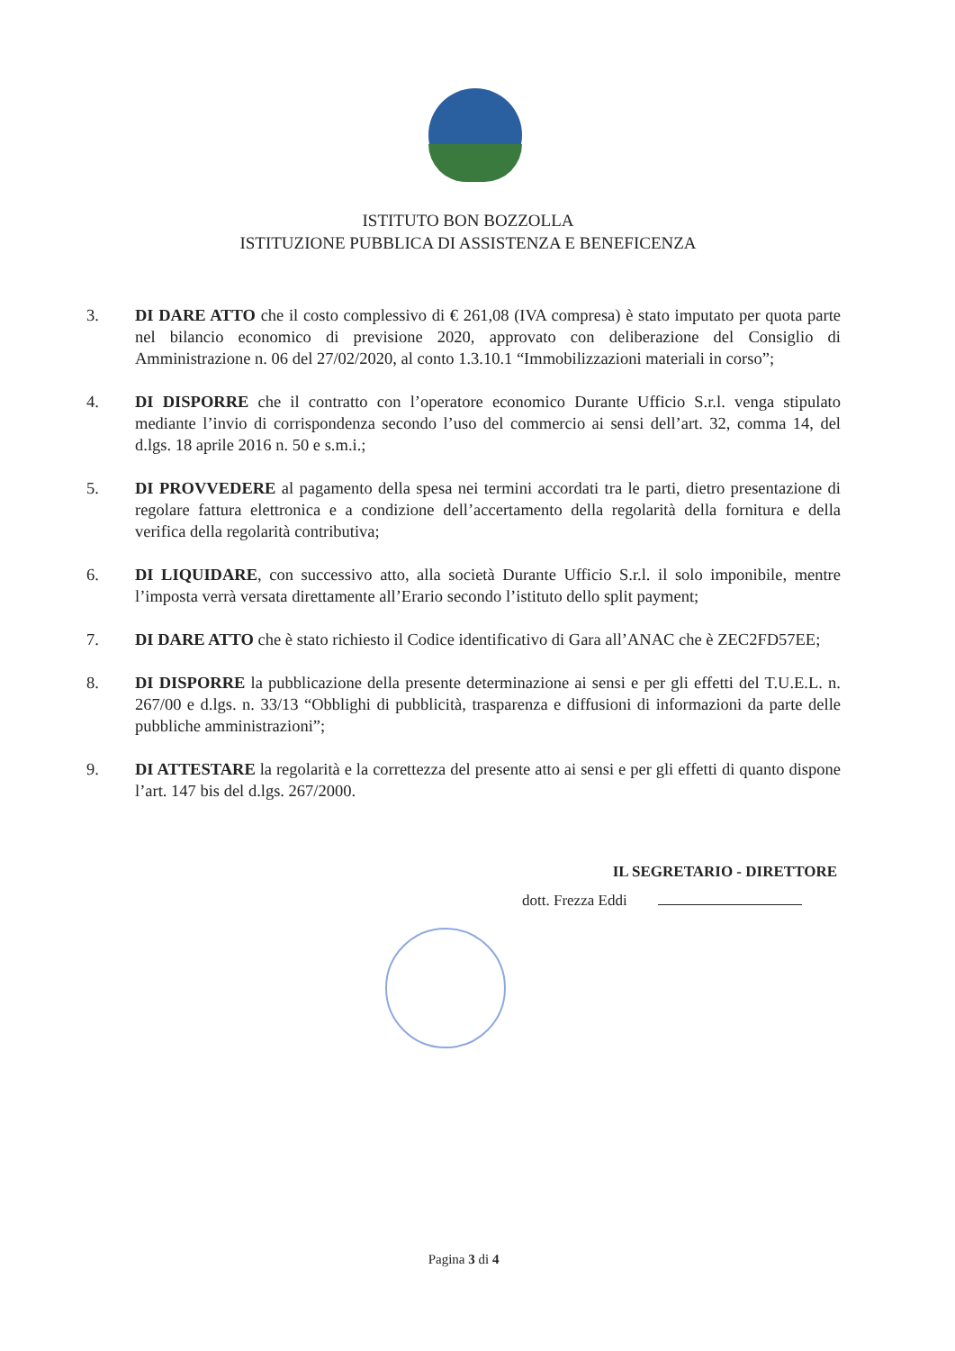ISTITUTO BON BOZZOLLA
ISTITUZIONE PUBBLICA DI ASSISTENZA E BENEFICENZA
3. DI DARE ATTO che il costo complessivo di € 261,08 (IVA compresa) è stato imputato per quota parte nel bilancio economico di previsione 2020, approvato con deliberazione del Consiglio di Amministrazione n. 06 del 27/02/2020, al conto 1.3.10.1 “Immobilizzazioni materiali in corso”;
4. DI DISPORRE che il contratto con l’operatore economico Durante Ufficio S.r.l. venga stipulato mediante l’invio di corrispondenza secondo l’uso del commercio ai sensi dell’art. 32, comma 14, del d.lgs. 18 aprile 2016 n. 50 e s.m.i.;
5. DI PROVVEDERE al pagamento della spesa nei termini accordati tra le parti, dietro presentazione di regolare fattura elettronica e a condizione dell’accertamento della regolarità della fornitura e della verifica della regolarità contributiva;
6. DI LIQUIDARE, con successivo atto, alla società Durante Ufficio S.r.l. il solo imponibile, mentre l’imposta verrà versata direttamente all’Erario secondo l’istituto dello split payment;
7. DI DARE ATTO che è stato richiesto il Codice identificativo di Gara all’ANAC che è ZEC2FD57EE;
8. DI DISPORRE la pubblicazione della presente determinazione ai sensi e per gli effetti del T.U.E.L. n. 267/00 e d.lgs. n. 33/13 “Obblighi di pubblicità, trasparenza e diffusioni di informazioni da parte delle pubbliche amministrazioni”;
9. DI ATTESTARE la regolarità e la correttezza del presente atto ai sensi e per gli effetti di quanto dispone l’art. 147 bis del d.lgs. 267/2000.
IL SEGRETARIO - DIRETTORE
dott. Frezza Eddi
Pagina 3 di 4